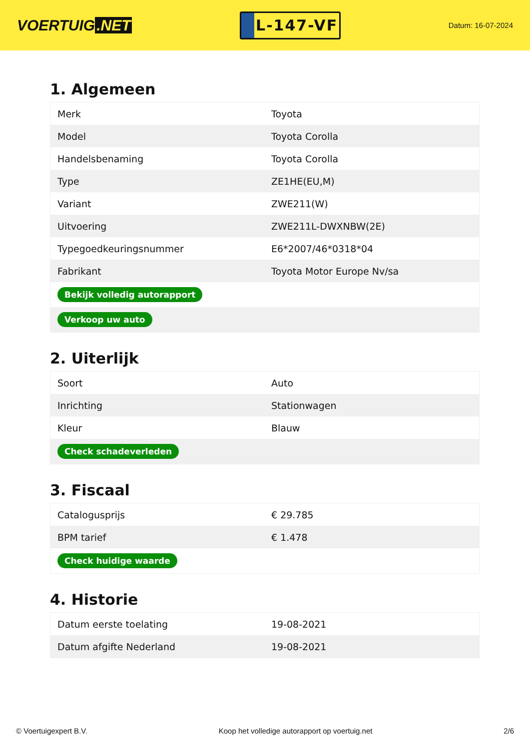VOERTUIG.NET
L-147-VF
Datum: 16-07-2024
1. Algemeen
| Merk | Toyota |
| Model | Toyota Corolla |
| Handelsbenaming | Toyota Corolla |
| Type | ZE1HE(EU,M) |
| Variant | ZWE211(W) |
| Uitvoering | ZWE211L-DWXNBW(2E) |
| Typegoedkeuringsnummer | E6*2007/46*0318*04 |
| Fabrikant | Toyota Motor Europe Nv/sa |
| Bekijk volledig autorapport | |
| Verkoop uw auto | |
2. Uiterlijk
| Soort | Auto |
| Inrichting | Stationwagen |
| Kleur | Blauw |
| Check schadeverleden | |
3. Fiscaal
| Catalogusprijs | € 29.785 |
| BPM tarief | € 1.478 |
| Check huidige waarde | |
4. Historie
| Datum eerste toelating | 19-08-2021 |
| Datum afgifte Nederland | 19-08-2021 |
© Voertuigexpert B.V. Koop het volledige autorapport op voertuig.net 2/6